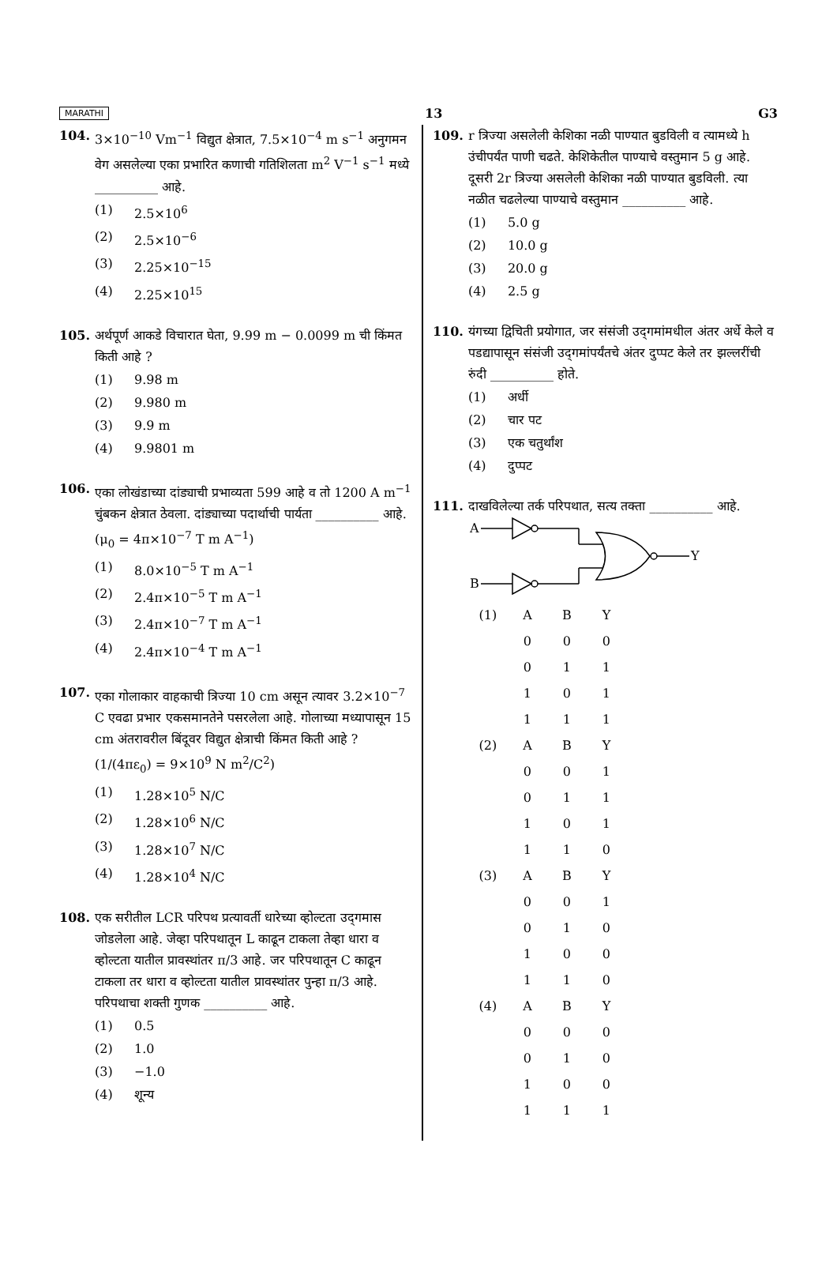MARATHI 13 G3
104. 3×10<sup>−10</sup> Vm<sup>−1</sup> विद्युत क्षेत्रात, 7.5×10<sup>−4</sup> m s<sup>−1</sup> अनुगमन वेग असलेल्या एका प्रभारित कणाची गतिशिलता m<sup>2</sup> V<sup>−1</sup> s<sup>−1</sup> मध्ये __________ आहे.
(1) 2.5×10<sup>6</sup>
(2) 2.5×10<sup>−6</sup>
(3) 2.25×10<sup>−15</sup>
(4) 2.25×10<sup>15</sup>
105. अर्थपूर्ण आकडे विचारात घेता, 9.99 m − 0.0099 m ची किंमत किती आहे ?
(1) 9.98 m
(2) 9.980 m
(3) 9.9 m
(4) 9.9801 m
106. एका लोखंडाच्या दांड्याची प्रभाव्यता 599 आहे व तो 1200 A m<sup>−1</sup> चुंबकन क्षेत्रात ठेवला. दांड्याच्या पदार्थाची पार्यता __________ आहे.
(μ<sub>0</sub> = 4π×10<sup>−7</sup> T m A<sup>−1</sup>)
(1) 8.0×10<sup>−5</sup> T m A<sup>−1</sup>
(2) 2.4π×10<sup>−5</sup> T m A<sup>−1</sup>
(3) 2.4π×10<sup>−7</sup> T m A<sup>−1</sup>
(4) 2.4π×10<sup>−4</sup> T m A<sup>−1</sup>
107. एका गोलाकार वाहकाची त्रिज्या 10 cm असून त्यावर 3.2×10<sup>−7</sup> C एवढा प्रभार एकसमानतेने पसरलेला आहे. गोलाच्या मध्यापासून 15 cm अंतरावरील बिंदूवर विद्युत क्षेत्राची किंमत किती आहे ?
(1/(4πε<sub>0</sub>) = 9×10<sup>9</sup> N m<sup>2</sup>/C<sup>2</sup>)
(1) 1.28×10<sup>5</sup> N/C
(2) 1.28×10<sup>6</sup> N/C
(3) 1.28×10<sup>7</sup> N/C
(4) 1.28×10<sup>4</sup> N/C
108. एक सरीतील LCR परिपथ प्रत्यावर्ती धारेच्या व्होल्टता उद्‌गमास जोडलेला आहे. जेव्हा परिपथातून L काढून टाकला तेव्हा धारा व व्होल्टता यातील प्रावस्थांतर π/3 आहे. जर परिपथातून C काढून टाकला तर धारा व व्होल्टता यातील प्रावस्थांतर पुन्हा π/3 आहे. परिपथाचा शक्ती गुणक __________ आहे.
(1) 0.5
(2) 1.0
(3) −1.0
(4) शून्य
109. r त्रिज्या असलेली केशिका नळी पाण्यात बुडविली व त्यामध्ये h उंचीपर्यंत पाणी चढते. केशिकेतील पाण्याचे वस्तुमान 5 g आहे. दूसरी 2r त्रिज्या असलेली केशिका नळी पाण्यात बुडविली. त्या नळीत चढलेल्या पाण्याचे वस्तुमान __________ आहे.
(1) 5.0 g
(2) 10.0 g
(3) 20.0 g
(4) 2.5 g
110. यंगच्या द्विचिती प्रयोगात, जर संसंजी उद्‌गमांमधील अंतर अर्धे केले व पडद्यापासून संसंजी उद्‌गमांपर्यंतचे अंतर दुप्पट केले तर झल्लरींची रुंदी __________ होते.
(1) अर्धी
(2) चार पट
(3) एक चतुर्थांश
(4) दुप्पट
111. दाखविलेल्या तर्क परिपथात, सत्य तक्ता __________ आहे.
A
B
Y
| (1) | A | B | Y |
| | 0 | 0 | 0 |
| | 0 | 1 | 1 |
| | 1 | 0 | 1 |
| | 1 | 1 | 1 |
| (2) | A | B | Y |
| | 0 | 0 | 1 |
| | 0 | 1 | 1 |
| | 1 | 0 | 1 |
| | 1 | 1 | 0 |
| (3) | A | B | Y |
| | 0 | 0 | 1 |
| | 0 | 1 | 0 |
| | 1 | 0 | 0 |
| | 1 | 1 | 0 |
| (4) | A | B | Y |
| | 0 | 0 | 0 |
| | 0 | 1 | 0 |
| | 1 | 0 | 0 |
| | 1 | 1 | 1 |